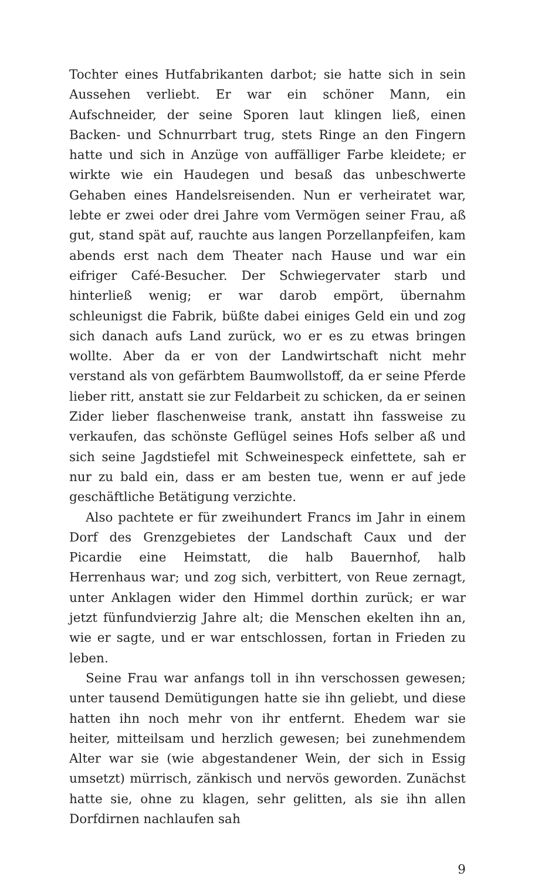Tochter eines Hutfabrikanten darbot; sie hatte sich in sein Aussehen verliebt. Er war ein schöner Mann, ein Aufschneider, der seine Sporen laut klingen ließ, einen Backen- und Schnurrbart trug, stets Ringe an den Fingern hatte und sich in Anzüge von auffälliger Farbe kleidete; er wirkte wie ein Haudegen und besaß das unbeschwerte Gehaben eines Handelsreisenden. Nun er verheiratet war, lebte er zwei oder drei Jahre vom Vermögen seiner Frau, aß gut, stand spät auf, rauchte aus langen Porzellanpfeifen, kam abends erst nach dem Theater nach Hause und war ein eifriger Café-Besucher. Der Schwiegervater starb und hinterließ wenig; er war darob empört, übernahm schleunigst die Fabrik, büßte dabei einiges Geld ein und zog sich danach aufs Land zurück, wo er es zu etwas bringen wollte. Aber da er von der Landwirtschaft nicht mehr verstand als von gefärbtem Baumwollstoff, da er seine Pferde lieber ritt, anstatt sie zur Feldarbeit zu schicken, da er seinen Zider lieber flaschenweise trank, anstatt ihn fassweise zu verkaufen, das schönste Geflügel seines Hofs selber aß und sich seine Jagdstiefel mit Schweinespeck einfettete, sah er nur zu bald ein, dass er am besten tue, wenn er auf jede geschäftliche Betätigung verzichte.
Also pachtete er für zweihundert Francs im Jahr in einem Dorf des Grenzgebietes der Landschaft Caux und der Picardie eine Heimstatt, die halb Bauernhof, halb Herrenhaus war; und zog sich, verbittert, von Reue zernagt, unter Anklagen wider den Himmel dorthin zurück; er war jetzt fünfundvierzig Jahre alt; die Menschen ekelten ihn an, wie er sagte, und er war entschlossen, fortan in Frieden zu leben.
Seine Frau war anfangs toll in ihn verschossen gewesen; unter tausend Demütigungen hatte sie ihn geliebt, und diese hatten ihn noch mehr von ihr entfernt. Ehedem war sie heiter, mitteilsam und herzlich gewesen; bei zunehmendem Alter war sie (wie abgestandener Wein, der sich in Essig umsetzt) mürrisch, zänkisch und nervös geworden. Zunächst hatte sie, ohne zu klagen, sehr gelitten, als sie ihn allen Dorfdirnen nachlaufen sah
9